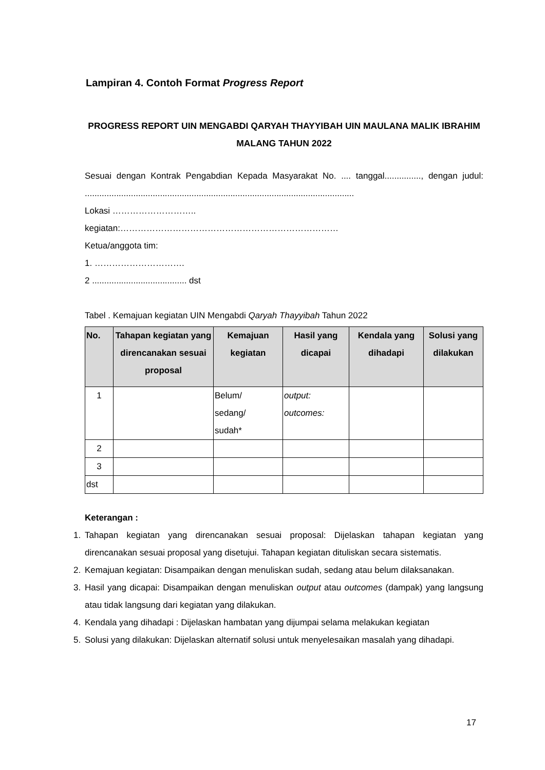Lampiran 4. Contoh Format Progress Report
PROGRESS REPORT UIN MENGABDI QARYAH THAYYIBAH UIN MAULANA MALIK IBRAHIM MALANG TAHUN 2022
Sesuai dengan Kontrak Pengabdian Kepada Masyarakat No. .... tanggal..............., dengan judul: ...............................................................................................................
Lokasi ………………………..
kegiatan:…………………………………………………………………
Ketua/anggota tim:
1. ………………………….
2 ....................................... dst
Tabel . Kemajuan kegiatan UIN Mengabdi Qaryah Thayyibah Tahun 2022
| No. | Tahapan kegiatan yang direncanakan sesuai proposal | Kemajuan kegiatan | Hasil yang dicapai | Kendala yang dihadapi | Solusi yang dilakukan |
| --- | --- | --- | --- | --- | --- |
| 1 | | Belum/ sedang/ sudah* | output: outcomes: | | |
| 2 | | | | | |
| 3 | | | | | |
| dst | | | | | |
Keterangan :
1. Tahapan kegiatan yang direncanakan sesuai proposal: Dijelaskan tahapan kegiatan yang direncanakan sesuai proposal yang disetujui. Tahapan kegiatan dituliskan secara sistematis.
2. Kemajuan kegiatan: Disampaikan dengan menuliskan sudah, sedang atau belum dilaksanakan.
3. Hasil yang dicapai: Disampaikan dengan menuliskan output atau outcomes (dampak) yang langsung atau tidak langsung dari kegiatan yang dilakukan.
4. Kendala yang dihadapi : Dijelaskan hambatan yang dijumpai selama melakukan kegiatan
5. Solusi yang dilakukan: Dijelaskan alternatif solusi untuk menyelesaikan masalah yang dihadapi.
17